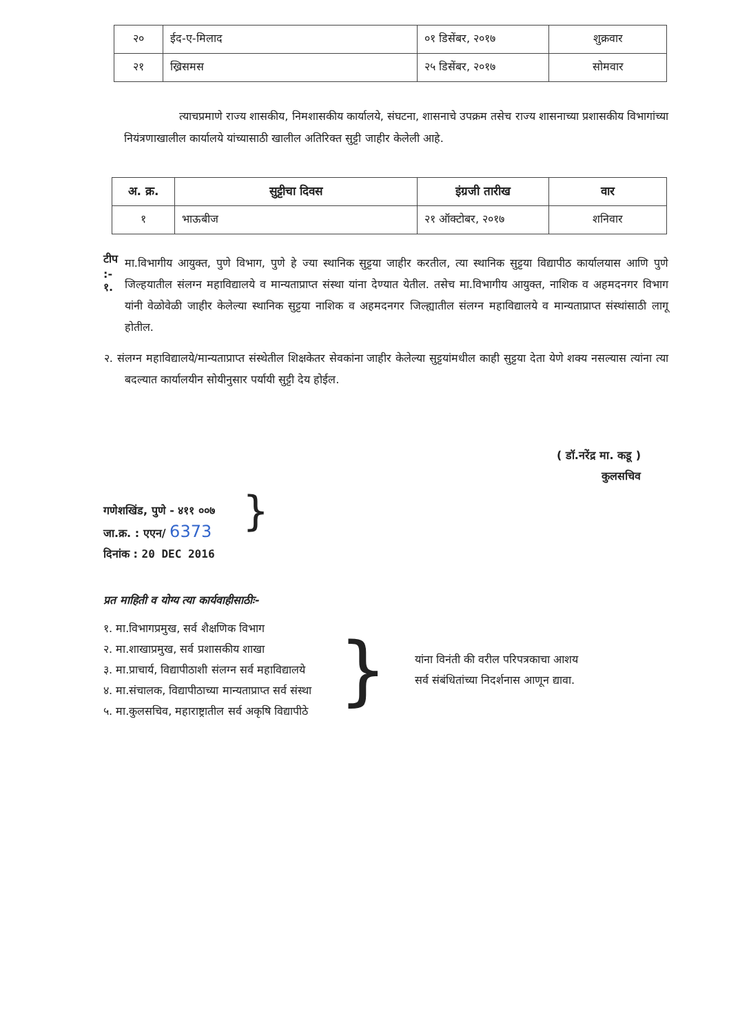| २० | ईद-ए-मिलाद | ०१ डिसेंबर, २०१७ | शुक्रवार |
| २१ | ख्रिसमस | २५ डिसेंबर, २०१७ | सोमवार |
त्याचप्रमाणे राज्य शासकीय, निमशासकीय कार्यालये, संघटना, शासनाचे उपक्रम तसेच राज्य शासनाच्या प्रशासकीय विभागांच्या नियंत्रणाखालील कार्यालये यांच्यासाठी खालील अतिरिक्त सुट्टी जाहीर केलेली आहे.
| अ. क्र. | सुट्टीचा दिवस | इंग्रजी तारीख | वार |
| --- | --- | --- | --- |
| १ | भाऊबीज | २१ ऑक्टोबर, २०१७ | शनिवार |
टीप :- १.
मा.विभागीय आयुक्त, पुणे विभाग, पुणे हे ज्या स्थानिक सुट्टया जाहीर करतील, त्या स्थानिक सुट्टया विद्यापीठ कार्यालयास आणि पुणे जिल्हयातील संलग्न महाविद्यालये व मान्यताप्राप्त संस्था यांना देण्यात येतील. तसेच मा.विभागीय आयुक्त, नाशिक व अहमदनगर विभाग यांनी वेळोवेळी जाहीर केलेल्या स्थानिक सुट्टया नाशिक व अहमदनगर जिल्ह्यातील संलग्न महाविद्यालये व मान्यताप्राप्त संस्थांसाठी लागू होतील.
२. संलग्न महाविद्यालये/मान्यताप्राप्त संस्थेतील शिक्षकेतर सेवकांना जाहीर केलेल्या सुट्टयांमधील काही सुट्टया देता येणे शक्य नसल्यास त्यांना त्या बदल्यात कार्यालयीन सोयीनुसार पर्यायी सुट्टी देय होईल.
( डॉ.नरेंद्र मा. कडू )
कुलसचिव
गणेशखिंड, पुणे - ४११ ००७
जा.क्र. : एएन/ 6373
दिनांक : 20 DEC 2016
}
प्रत माहिती व योग्य त्या कार्यवाहीसाठीः-
१. मा.विभागप्रमुख, सर्व शैक्षणिक विभाग
२. मा.शाखाप्रमुख, सर्व प्रशासकीय शाखा
३. मा.प्राचार्य, विद्यापीठाशी संलग्न सर्व महाविद्यालये
४. मा.संचालक, विद्यापीठाच्या मान्यताप्राप्त सर्व संस्था
५. मा.कुलसचिव, महाराष्ट्रातील सर्व अकृषि विद्यापीठे
}
यांना विनंती की वरील परिपत्रकाचा आशय
सर्व संबंधितांच्या निदर्शनास आणून द्यावा.